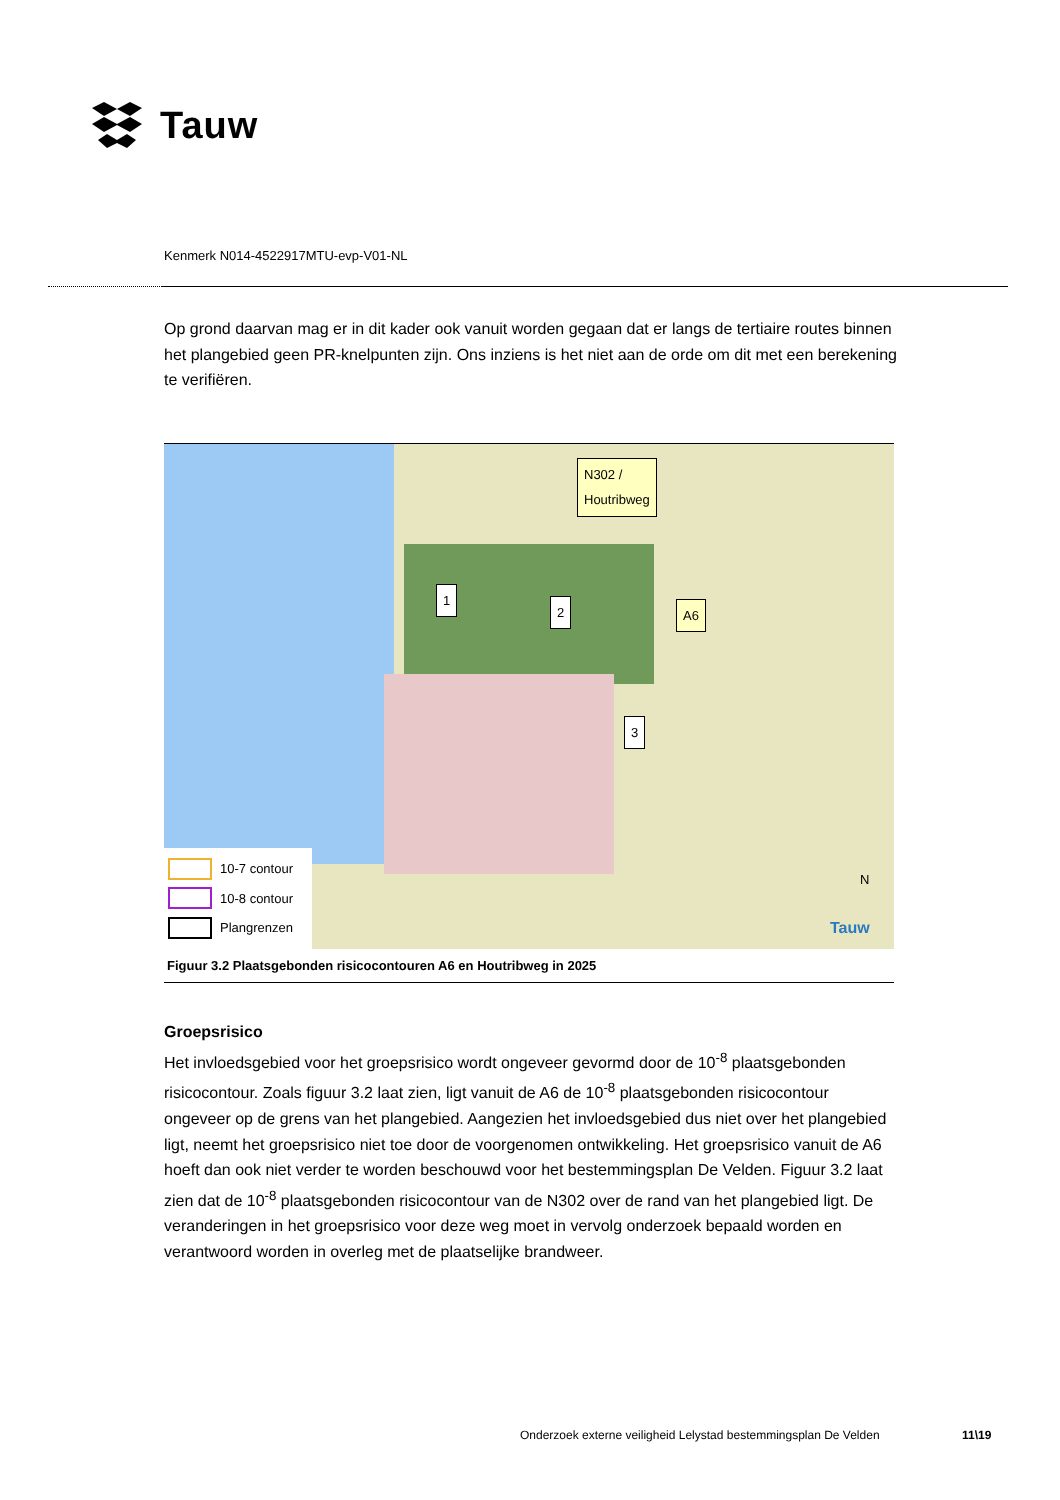Tauw
Kenmerk N014-4522917MTU-evp-V01-NL
Op grond daarvan mag er in dit kader ook vanuit worden gegaan dat er langs de tertiaire routes binnen het plangebied geen PR-knelpunten zijn. Ons inziens is het niet aan de orde om dit met een berekening te verifiëren.
N302 /
Houtribweg
1
2
3
A6
N
Tauw
10-7 contour
10-8 contour
Plangrenzen
Figuur 3.2 Plaatsgebonden risicocontouren A6 en Houtribweg in 2025
Groepsrisico
Het invloedsgebied voor het groepsrisico wordt ongeveer gevormd door de 10<sup>-8</sup> plaatsgebonden risicocontour. Zoals figuur 3.2 laat zien, ligt vanuit de A6 de 10<sup>-8</sup> plaatsgebonden risicocontour ongeveer op de grens van het plangebied. Aangezien het invloedsgebied dus niet over het plangebied ligt, neemt het groepsrisico niet toe door de voorgenomen ontwikkeling. Het groepsrisico vanuit de A6 hoeft dan ook niet verder te worden beschouwd voor het bestemmingsplan De Velden. Figuur 3.2 laat zien dat de 10<sup>-8</sup> plaatsgebonden risicocontour van de N302 over de rand van het plangebied ligt. De veranderingen in het groepsrisico voor deze weg moet in vervolg onderzoek bepaald worden en verantwoord worden in overleg met de plaatselijke brandweer.
Onderzoek externe veiligheid Lelystad bestemmingsplan De Velden
11\19